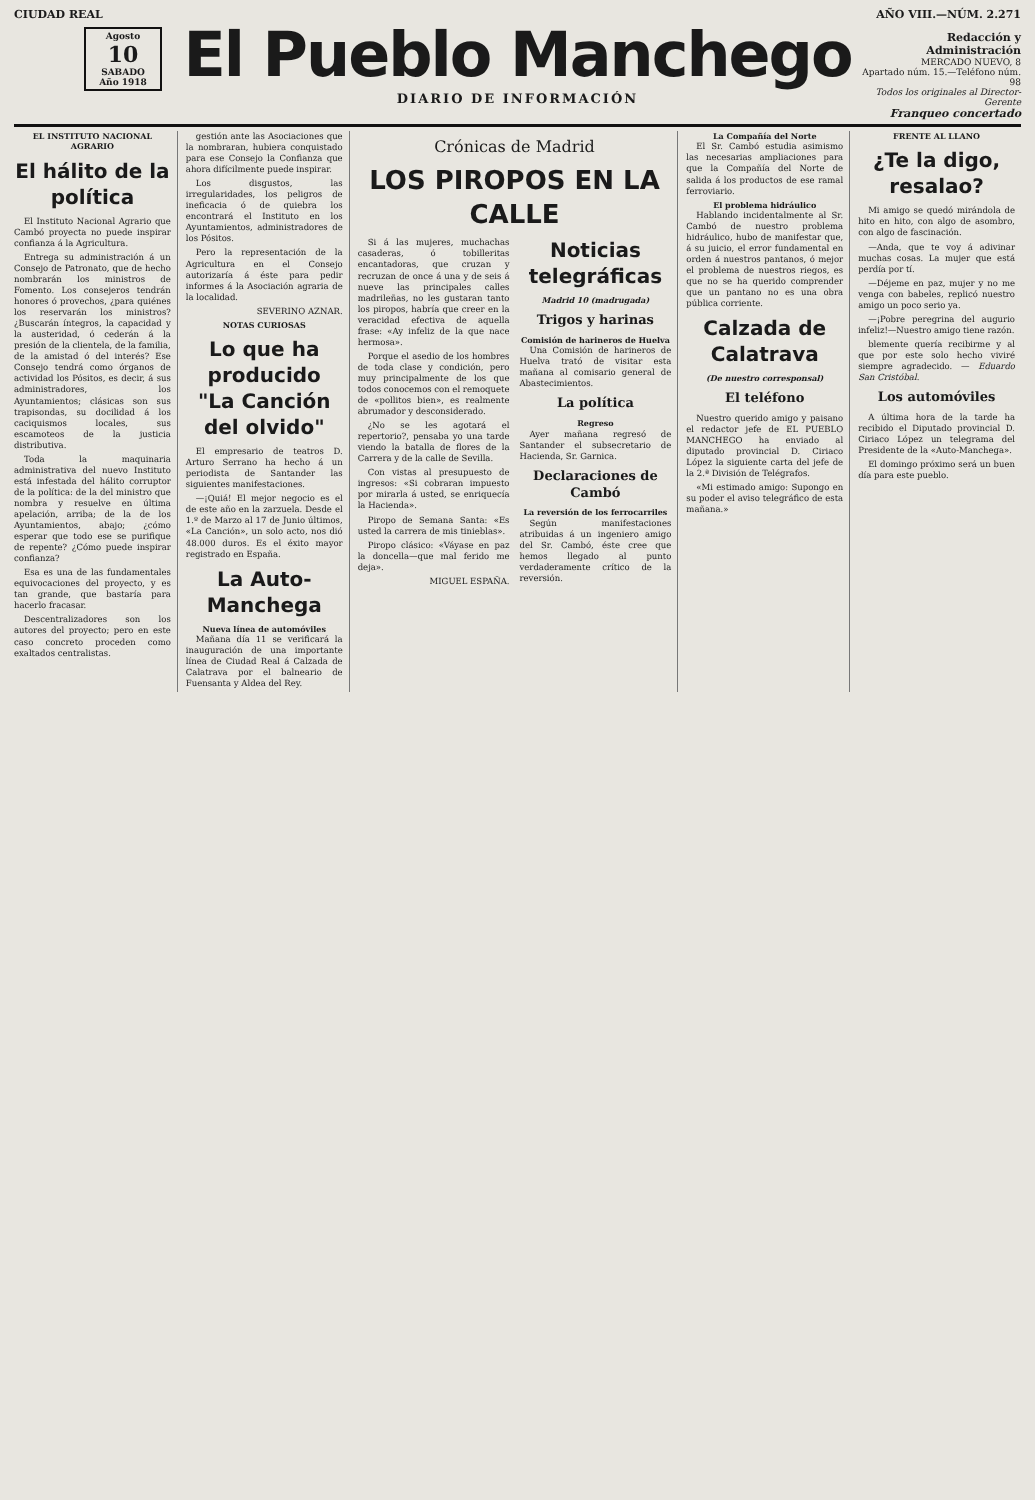CIUDAD REAL
Agosto
10
SABADO
Año 1918
El Pueblo Manchego
DIARIO DE INFORMACIÓN
AÑO VIII.—NÚM. 2.271
Redacción y Administración
MERCADO NUEVO, 8
Apartado núm. 15.—Teléfono núm. 98
Todos los originales al Director-Gerente
Franqueo concertado
EL INSTITUTO NACIONAL AGRARIO
El hálito de la política
El Instituto Nacional Agrario que Cambó proyecta no puede inspirar confianza á la Agricultura.
Entrega su administración á un Consejo de Patronato, que de hecho nombrarán los ministros de Fomento. Los consejeros tendrán honores ó provechos, ¿para quiénes los reservarán los ministros? ¿Buscarán íntegros, la capacidad y la austeridad, ó cederán á la presión de la clientela, de la familia, de la amistad ó del interés? Ese Consejo tendrá como órganos de actividad los Pósitos, es decir, á sus administradores, los Ayuntamientos; clásicas son sus trapisondas, su docilidad á los caciquismos locales, sus escamoteos de la justicia distributiva.
Toda la maquinaria administrativa del nuevo Instituto está infestada del hálito corruptor de la política: de la del ministro que nombra y resuelve en última apelación, arriba; de la de los Ayuntamientos, abajo; ¿cómo esperar que todo ese se purifique de repente? ¿Cómo puede inspirar confianza?
Esa es una de las fundamentales equivocaciones del proyecto, y es tan grande, que bastaría para hacerlo fracasar.
Descentralizadores son los autores del proyecto; pero en este caso concreto proceden como exaltados centralistas.
gestión ante las Asociaciones que la nombraran, hubiera conquistado para ese Consejo la Confianza que ahora difícilmente puede inspirar.
Los disgustos, las irregularidades, los peligros de ineficacia ó de quiebra los encontrará el Instituto en los Ayuntamientos, administradores de los Pósitos.
Pero la representación de la Agricultura en el Consejo autorizaría á éste para pedir informes á la Asociación agraria de la localidad.
SEVERINO AZNAR.
NOTAS CURIOSAS
Lo que ha producido "La Canción del olvido"
El empresario de teatros D. Arturo Serrano ha hecho á un periodista de Santander las siguientes manifestaciones.
—¡Quiá! El mejor negocio es el de este año en la zarzuela. Desde el 1.º de Marzo al 17 de Junio últimos, «La Canción», un solo acto, nos dió 48.000 duros. Es el éxito mayor registrado en España.
La Auto-Manchega
Nueva línea de automóviles
Mañana día 11 se verificará la inauguración de una importante línea de Ciudad Real á Calzada de Calatrava por el balneario de Fuensanta y Aldea del Rey.
Crónicas de Madrid
LOS PIROPOS EN LA CALLE
Si á las mujeres, muchachas casaderas, ó tobilleritas encantadoras, que cruzan y recruzan de once á una y de seis á nueve las principales calles madrileñas, no les gustaran tanto los piropos, habría que creer en la veracidad efectiva de aquella frase: «Ay infeliz de la que nace hermosa».
Porque el asedio de los hombres de toda clase y condición, pero muy principalmente de los que todos conocemos con el remoquete de «pollitos bien», es realmente abrumador y desconsiderado.
¿No se les agotará el repertorio?, pensaba yo una tarde viendo la batalla de flores de la Carrera y de la calle de Sevilla.
Con vistas al presupuesto de ingresos: «Si cobraran impuesto por mirarla á usted, se enriquecía la Hacienda».
Piropo de Semana Santa: «Es usted la carrera de mis tinieblas».
Piropo clásico: «Váyase en paz la doncella—que mal ferido me deja».
MIGUEL ESPAÑA.
Noticias telegráficas
Madrid 10 (madrugada)
Trigos y harinas
Comisión de harineros de Huelva
Una Comisión de harineros de Huelva trató de visitar esta mañana al comisario general de Abastecimientos.
La política
Regreso
Ayer mañana regresó de Santander el subsecretario de Hacienda, Sr. Garnica.
Declaraciones de Cambó
La reversión de los ferrocarriles
Según manifestaciones atribuidas á un ingeniero amigo del Sr. Cambó, éste cree que hemos llegado al punto verdaderamente crítico de la reversión.
La Compañía del Norte
El Sr. Cambó estudia asimismo las necesarias ampliaciones para que la Compañía del Norte de salida á los productos de ese ramal ferroviario.
El problema hidráulico
Hablando incidentalmente al Sr. Cambó de nuestro problema hidráulico, hubo de manifestar que, á su juicio, el error fundamental en orden á nuestros pantanos, ó mejor el problema de nuestros riegos, es que no se ha querido comprender que un pantano no es una obra pública corriente.
Calzada de Calatrava
(De nuestro corresponsal)
El teléfono
Nuestro querido amigo y paisano el redactor jefe de EL PUEBLO MANCHEGO ha enviado al diputado provincial D. Ciriaco López la siguiente carta del jefe de la 2.ª División de Telégrafos.
«Mi estimado amigo: Supongo en su poder el aviso telegráfico de esta mañana.»
FRENTE AL LLANO
¿Te la digo, resalao?
Mi amigo se quedó mirándola de hito en hito, con algo de asombro, con algo de fascinación.
—Anda, que te voy á adivinar muchas cosas. La mujer que está perdía por tí.
—Déjeme en paz, mujer y no me venga con babeles, replicó nuestro amigo un poco serio ya.
—¡Pobre peregrina del augurio infeliz!—Nuestro amigo tiene razón.
blemente quería recibirme y al que por este solo hecho viviré siempre agradecido. — Eduardo San Cristóbal.
Los automóviles
A última hora de la tarde ha recibido el Diputado provincial D. Ciriaco López un telegrama del Presidente de la «Auto-Manchega».
El domingo próximo será un buen día para este pueblo.